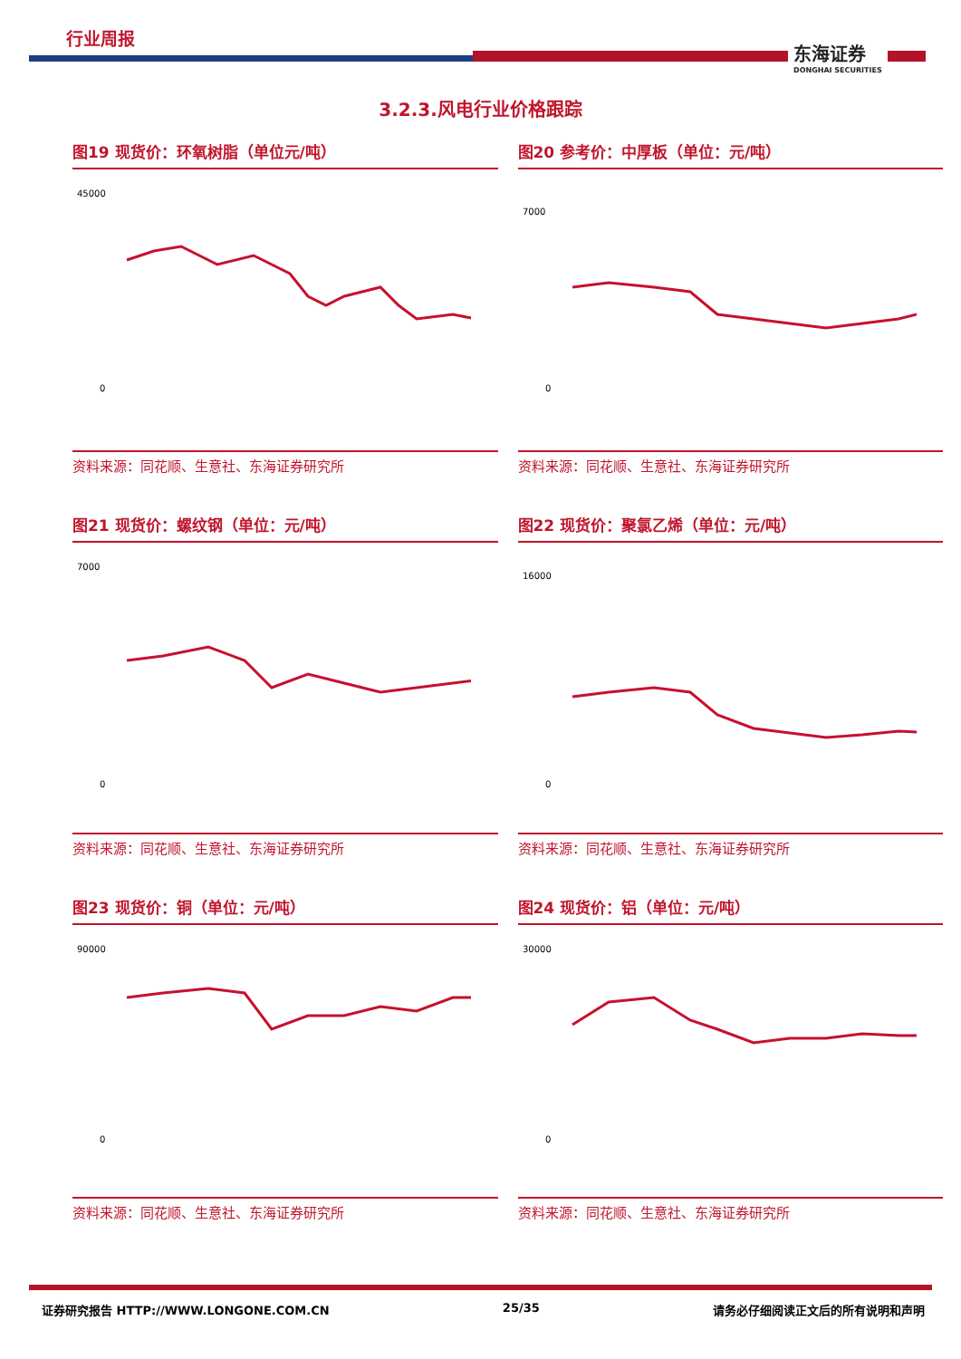行业周报
东海证券
DONGHAI SECURITIES
3.2.3.风电行业价格跟踪
图19 现货价：环氧树脂（单位元/吨）
45000
0
资料来源：同花顺、生意社、东海证券研究所
图20 参考价：中厚板（单位：元/吨）
7000
0
资料来源：同花顺、生意社、东海证券研究所
图21 现货价：螺纹钢（单位：元/吨）
7000
0
资料来源：同花顺、生意社、东海证券研究所
图22 现货价：聚氯乙烯（单位：元/吨）
16000
0
资料来源：同花顺、生意社、东海证券研究所
图23 现货价：铜（单位：元/吨）
90000
0
资料来源：同花顺、生意社、东海证券研究所
图24 现货价：铝（单位：元/吨）
30000
0
资料来源：同花顺、生意社、东海证券研究所
证券研究报告 HTTP://WWW.LONGONE.COM.CN 25/35 请务必仔细阅读正文后的所有说明和声明